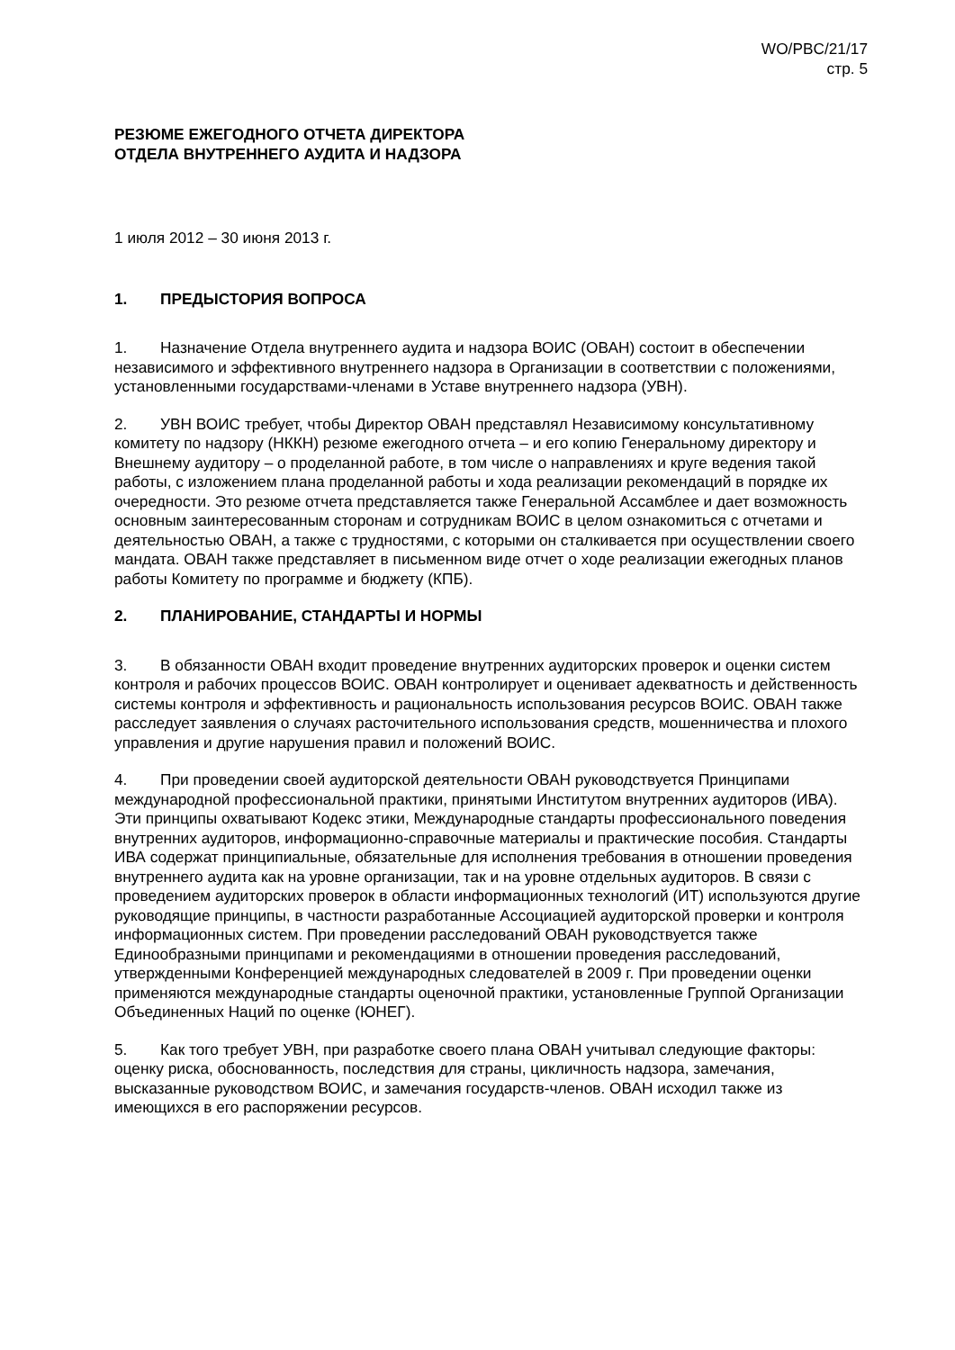WO/PBC/21/17
стр. 5
РЕЗЮМЕ ЕЖЕГОДНОГО ОТЧЕТА ДИРЕКТОРА
ОТДЕЛА ВНУТРЕННЕГО АУДИТА И НАДЗОРА
1 июля 2012 – 30 июня 2013 г.
1. ПРЕДЫСТОРИЯ ВОПРОСА
1. Назначение Отдела внутреннего аудита и надзора ВОИС (ОВАН) состоит в обеспечении независимого и эффективного внутреннего надзора в Организации в соответствии с положениями, установленными государствами-членами в Уставе внутреннего надзора (УВН).
2. УВН ВОИС требует, чтобы Директор ОВАН представлял Независимому консультативному комитету по надзору (НККН) резюме ежегодного отчета – и его копию Генеральному директору и Внешнему аудитору – о проделанной работе, в том числе о направлениях и круге ведения такой работы, с изложением плана проделанной работы и хода реализации рекомендаций в порядке их очередности. Это резюме отчета представляется также Генеральной Ассамблее и дает возможность основным заинтересованным сторонам и сотрудникам ВОИС в целом ознакомиться с отчетами и деятельностью ОВАН, а также с трудностями, с которыми он сталкивается при осуществлении своего мандата. ОВАН также представляет в письменном виде отчет о ходе реализации ежегодных планов работы Комитету по программе и бюджету (КПБ).
2. ПЛАНИРОВАНИЕ, СТАНДАРТЫ И НОРМЫ
3. В обязанности ОВАН входит проведение внутренних аудиторских проверок и оценки систем контроля и рабочих процессов ВОИС. ОВАН контролирует и оценивает адекватность и действенность системы контроля и эффективность и рациональность использования ресурсов ВОИС. ОВАН также расследует заявления о случаях расточительного использования средств, мошенничества и плохого управления и другие нарушения правил и положений ВОИС.
4. При проведении своей аудиторской деятельности ОВАН руководствуется Принципами международной профессиональной практики, принятыми Институтом внутренних аудиторов (ИВА). Эти принципы охватывают Кодекс этики, Международные стандарты профессионального поведения внутренних аудиторов, информационно-справочные материалы и практические пособия. Стандарты ИВА содержат принципиальные, обязательные для исполнения требования в отношении проведения внутреннего аудита как на уровне организации, так и на уровне отдельных аудиторов. В связи с проведением аудиторских проверок в области информационных технологий (ИТ) используются другие руководящие принципы, в частности разработанные Ассоциацией аудиторской проверки и контроля информационных систем. При проведении расследований ОВАН руководствуется также Единообразными принципами и рекомендациями в отношении проведения расследований, утвержденными Конференцией международных следователей в 2009 г. При проведении оценки применяются международные стандарты оценочной практики, установленные Группой Организации Объединенных Наций по оценке (ЮНЕГ).
5. Как того требует УВН, при разработке своего плана ОВАН учитывал следующие факторы: оценку риска, обоснованность, последствия для страны, цикличность надзора, замечания, высказанные руководством ВОИС, и замечания государств-членов. ОВАН исходил также из имеющихся в его распоряжении ресурсов.